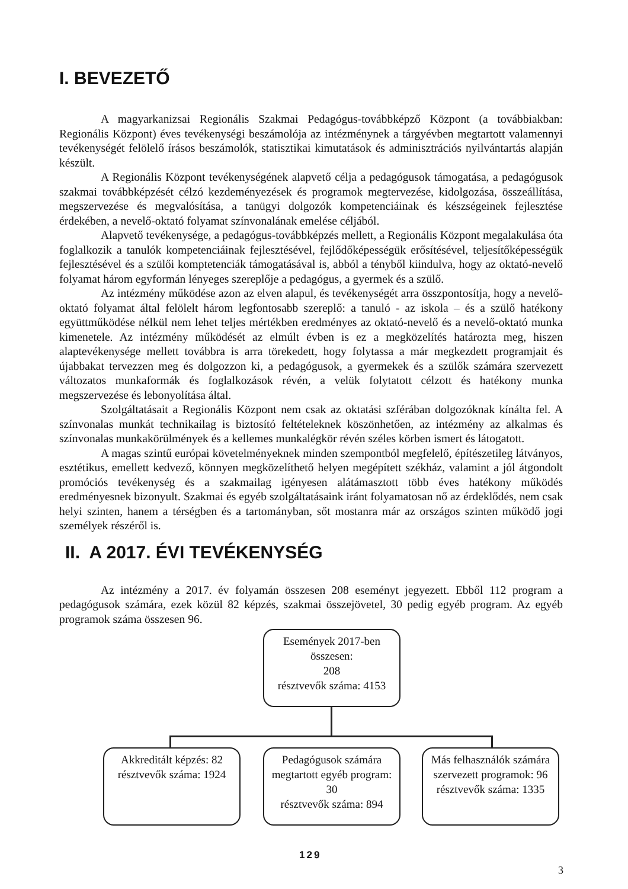I. BEVEZETŐ
A magyarkanizsai Regionális Szakmai Pedagógus-továbbképző Központ (a továbbiakban: Regionális Központ) éves tevékenységi beszámolója az intézménynek a tárgyévben megtartott valamennyi tevékenységét felölelő írásos beszámolók, statisztikai kimutatások és adminisztrációs nyilvántartás alapján készült.
A Regionális Központ tevékenységének alapvető célja a pedagógusok támogatása, a pedagógusok szakmai továbbképzését célzó kezdeményezések és programok megtervezése, kidolgozása, összeállítása, megszervezése és megvalósítása, a tanügyi dolgozók kompetenciáinak és készségeinek fejlesztése érdekében, a nevelő-oktató folyamat színvonalának emelése céljából.
Alapvető tevékenysége, a pedagógus-továbbképzés mellett, a Regionális Központ megalakulása óta foglalkozik a tanulók kompetenciáinak fejlesztésével, fejlődőképességük erősítésével, teljesítőképességük fejlesztésével és a szülői komptetenciák támogatásával is, abból a tényből kiindulva, hogy az oktató-nevelő folyamat három egyformán lényeges szereplője a pedagógus, a gyermek és a szülő.
Az intézmény működése azon az elven alapul, és tevékenységét arra összpontosítja, hogy a nevelő-oktató folyamat által felölelt három legfontosabb szereplő: a tanuló - az iskola – és a szülő hatékony együttműködése nélkül nem lehet teljes mértékben eredményes az oktató-nevelő és a nevelő-oktató munka kimenetele. Az intézmény működését az elmúlt évben is ez a megközelítés határozta meg, hiszen alaptevékenysége mellett továbbra is arra törekedett, hogy folytassa a már megkezdett programjait és újabbakat tervezzen meg és dolgozzon ki, a pedagógusok, a gyermekek és a szülők számára szervezett változatos munkaformák és foglalkozások révén, a velük folytatott célzott és hatékony munka megszervezése és lebonyolítása által.
Szolgáltatásait a Regionális Központ nem csak az oktatási szférában dolgozóknak kínálta fel. A színvonalas munkát technikailag is biztosító feltételeknek köszönhetően, az intézmény az alkalmas és színvonalas munkakörülmények és a kellemes munkalégkör révén széles körben ismert és látogatott.
A magas szintű európai követelményeknek minden szempontból megfelelő, építészetileg látványos, esztétikus, emellett kedvező, könnyen megközelíthető helyen megépített székház, valamint a jól átgondolt promóciós tevékenység és a szakmailag igényesen alátámasztott több éves hatékony működés eredményesnek bizonyult. Szakmai és egyéb szolgáltatásaink iránt folyamatosan nő az érdeklődés, nem csak helyi szinten, hanem a térségben és a tartományban, sőt mostanra már az országos szinten működő jogi személyek részéről is.
II. A 2017. ÉVI TEVÉKENYSÉG
Az intézmény a 2017. év folyamán összesen 208 eseményt jegyezett. Ebből 112 program a pedagógusok számára, ezek közül 82 képzés, szakmai összejövetel, 30 pedig egyéb program. Az egyéb programok száma összesen 96.
Események 2017-ben összesen:
208
résztvevők száma: 4153
Akkreditált képzés: 82
résztvevők száma: 1924
Pedagógusok számára megtartott egyéb program: 30
résztvevők száma: 894
Más felhasználók számára szervezett programok: 96
résztvevők száma: 1335
129
3